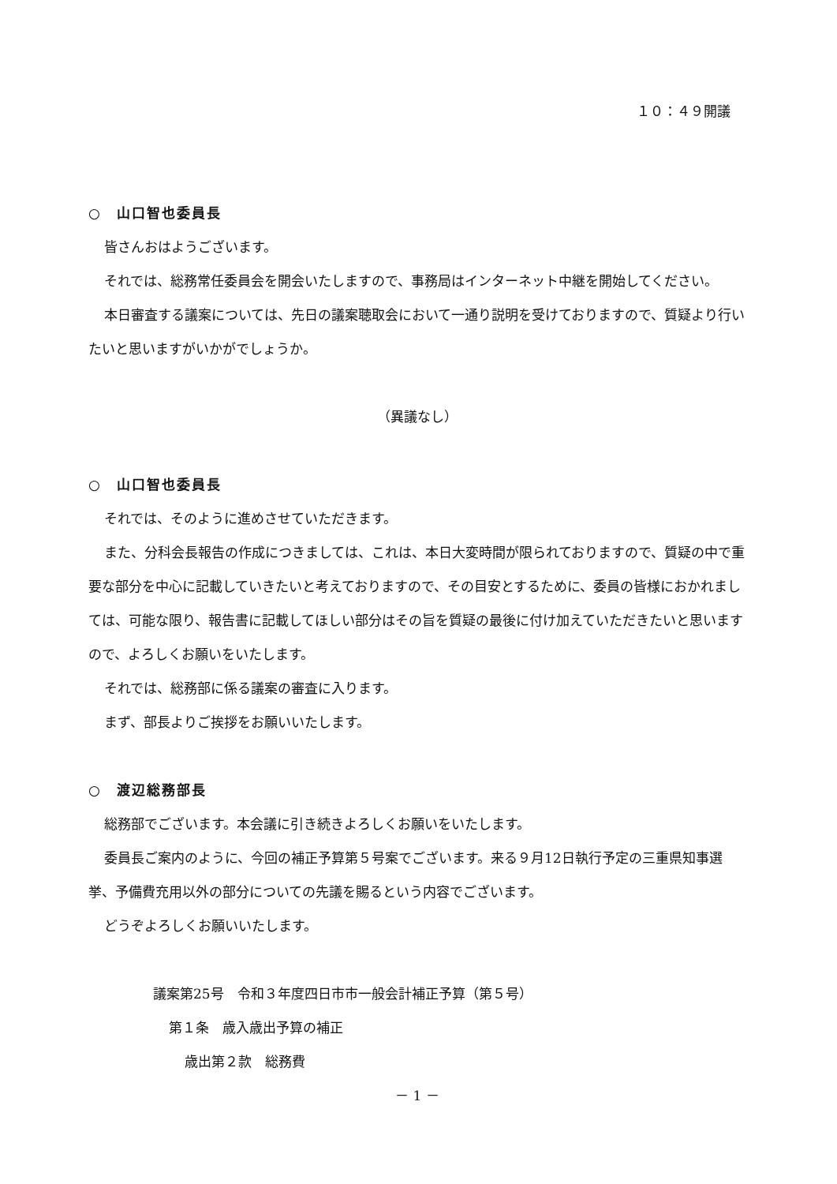１０：４９開議
○　山口智也委員長
皆さんおはようございます。
それでは、総務常任委員会を開会いたしますので、事務局はインターネット中継を開始してください。
本日審査する議案については、先日の議案聴取会において一通り説明を受けておりますので、質疑より行いたいと思いますがいかがでしょうか。
（異議なし）
○　山口智也委員長
それでは、そのように進めさせていただきます。
また、分科会長報告の作成につきましては、これは、本日大変時間が限られておりますので、質疑の中で重要な部分を中心に記載していきたいと考えておりますので、その目安とするために、委員の皆様におかれましては、可能な限り、報告書に記載してほしい部分はその旨を質疑の最後に付け加えていただきたいと思いますので、よろしくお願いをいたします。
それでは、総務部に係る議案の審査に入ります。
まず、部長よりご挨拶をお願いいたします。
○　渡辺総務部長
総務部でございます。本会議に引き続きよろしくお願いをいたします。
委員長ご案内のように、今回の補正予算第５号案でございます。来る９月12日執行予定の三重県知事選挙、予備費充用以外の部分についての先議を賜るという内容でございます。
どうぞよろしくお願いいたします。
議案第25号　令和３年度四日市市一般会計補正予算（第５号）
第１条　歳入歳出予算の補正
歳出第２款　総務費
－ 1 －